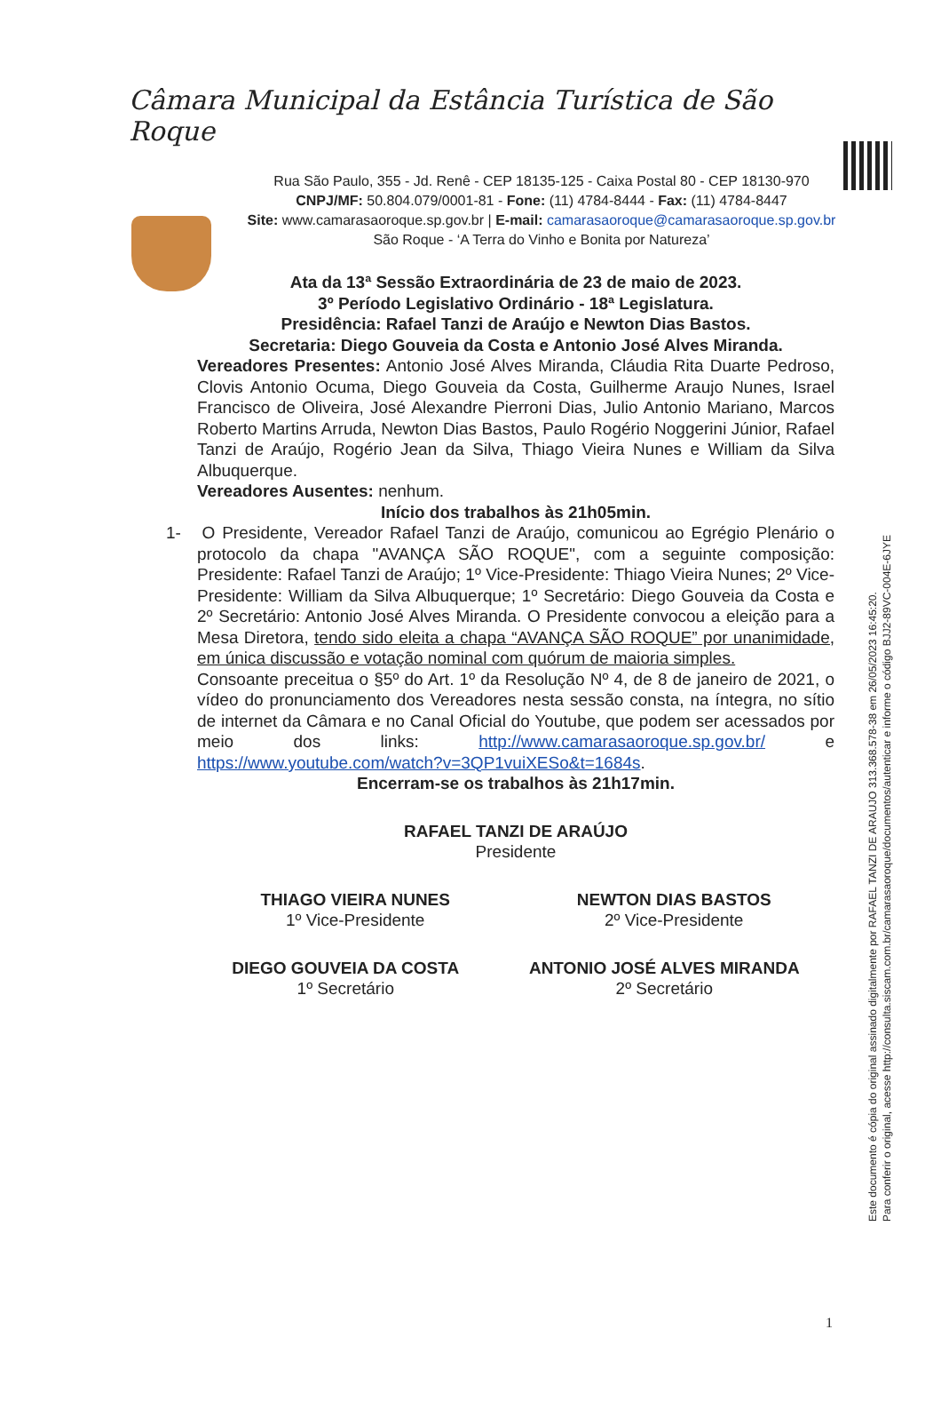Câmara Municipal da Estância Turística de São Roque
Rua São Paulo, 355 - Jd. Renê - CEP 18135-125 - Caixa Postal 80 - CEP 18130-970
CNPJ/MF: 50.804.079/0001-81 - Fone: (11) 4784-8444 - Fax: (11) 4784-8447
Site: www.camarasaoroque.sp.gov.br | E-mail: camarasaoroque@camarasaoroque.sp.gov.br
São Roque - ‘A Terra do Vinho e Bonita por Natureza’
Ata da 13ª Sessão Extraordinária de 23 de maio de 2023.
3º Período Legislativo Ordinário - 18ª Legislatura.
Presidência: Rafael Tanzi de Araújo e Newton Dias Bastos.
Secretaria: Diego Gouveia da Costa e Antonio José Alves Miranda.
Vereadores Presentes: Antonio José Alves Miranda, Cláudia Rita Duarte Pedroso, Clovis Antonio Ocuma, Diego Gouveia da Costa, Guilherme Araujo Nunes, Israel Francisco de Oliveira, José Alexandre Pierroni Dias, Julio Antonio Mariano, Marcos Roberto Martins Arruda, Newton Dias Bastos, Paulo Rogério Noggerini Júnior, Rafael Tanzi de Araújo, Rogério Jean da Silva, Thiago Vieira Nunes e William da Silva Albuquerque.
Vereadores Ausentes: nenhum.
Início dos trabalhos às 21h05min.
1- O Presidente, Vereador Rafael Tanzi de Araújo, comunicou ao Egrégio Plenário o protocolo da chapa "AVANÇA SÃO ROQUE", com a seguinte composição: Presidente: Rafael Tanzi de Araújo; 1º Vice-Presidente: Thiago Vieira Nunes; 2º Vice-Presidente: William da Silva Albuquerque; 1º Secretário: Diego Gouveia da Costa e 2º Secretário: Antonio José Alves Miranda. O Presidente convocou a eleição para a Mesa Diretora, tendo sido eleita a chapa “AVANÇA SÃO ROQUE” por unanimidade, em única discussão e votação nominal com quórum de maioria simples.
Consoante preceitua o §5º do Art. 1º da Resolução Nº 4, de 8 de janeiro de 2021, o vídeo do pronunciamento dos Vereadores nesta sessão consta, na íntegra, no sítio de internet da Câmara e no Canal Oficial do Youtube, que podem ser acessados por meio dos links: http://www.camarasaoroque.sp.gov.br/ e https://www.youtube.com/watch?v=3QP1vuiXESo&t=1684s.
Encerram-se os trabalhos às 21h17min.
RAFAEL TANZI DE ARAÚJO
Presidente
THIAGO VIEIRA NUNES
1º Vice-Presidente
NEWTON DIAS BASTOS
2º Vice-Presidente
DIEGO GOUVEIA DA COSTA
1º Secretário
ANTONIO JOSÉ ALVES MIRANDA
2º Secretário
Este documento é cópia do original assinado digitalmente por RAFAEL TANZI DE ARAUJO 313.368.578-38 em 26/05/2023 16:45:20.
Para conferir o original, acesse http://consulta.siscam.com.br/camarasaoroque/documentos/autenticar e informe o código BJJ2-89VC-004E-6JYE
1